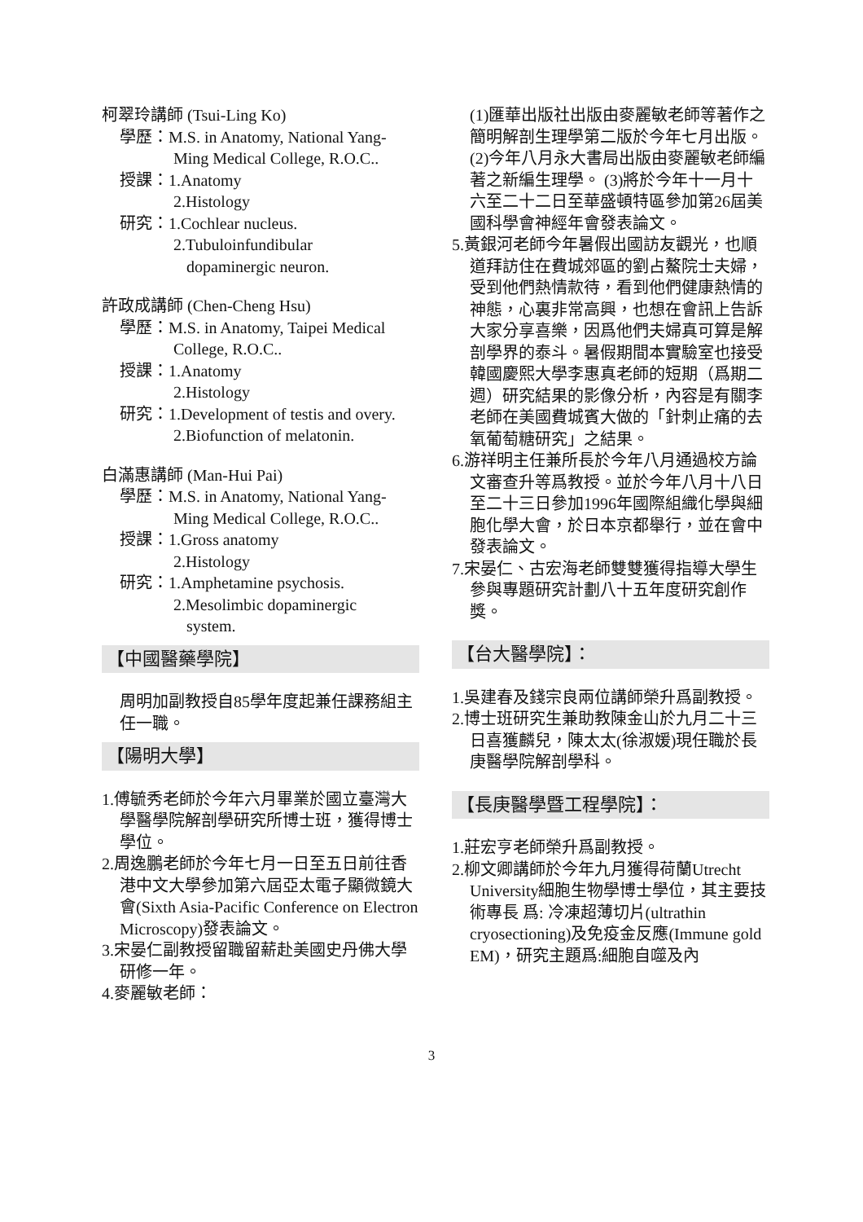柯翠玲講師 (Tsui-Ling Ko)
學歷：M.S. in Anatomy, National Yang-
Ming Medical College, R.O.C..
授課：1.Anatomy
2.Histology
研究：1.Cochlear nucleus.
2.Tubuloinfundibular
dopaminergic neuron.
許政成講師 (Chen-Cheng Hsu)
學歷：M.S. in Anatomy, Taipei Medical
College, R.O.C..
授課：1.Anatomy
2.Histology
研究：1.Development of testis and overy.
2.Biofunction of melatonin.
白滿惠講師 (Man-Hui Pai)
學歷：M.S. in Anatomy, National Yang-
Ming Medical College, R.O.C..
授課：1.Gross anatomy
2.Histology
研究：1.Amphetamine psychosis.
2.Mesolimbic dopaminergic
system.
【中國醫藥學院】
周明加副教授自85學年度起兼任課務組主任一職。
【陽明大學】
1.傅毓秀老師於今年六月畢業於國立臺灣大學醫學院解剖學研究所博士班，獲得博士學位。
2.周逸鵬老師於今年七月一日至五日前往香港中文大學參加第六屆亞太電子顯微鏡大會(Sixth Asia-Pacific Conference on Electron Microscopy)發表論文。
3.宋晏仁副教授留職留薪赴美國史丹佛大學研修一年。
4.麥麗敏老師：
(1)匯華出版社出版由麥麗敏老師等著作之簡明解剖生理學第二版於今年七月出版。 (2)今年八月永大書局出版由麥麗敏老師編著之新編生理學。 (3)將於今年十一月十六至二十二日至華盛頓特區參加第26屆美國科學會神經年會發表論文。
5.黃銀河老師今年暑假出國訪友觀光，也順道拜訪住在費城郊區的劉占鰲院士夫婦，受到他們熱情款待，看到他們健康熱情的神態，心裏非常高興，也想在會訊上告訴大家分享喜樂，因爲他們夫婦真可算是解剖學界的泰斗。暑假期間本實驗室也接受韓國慶熙大學李惠真老師的短期（爲期二週）研究結果的影像分析，內容是有關李老師在美國費城賓大做的「針刺止痛的去氧葡萄糖研究」之結果。
6.游祥明主任兼所長於今年八月通過校方論文審查升等爲教授。並於今年八月十八日至二十三日參加1996年國際組織化學與細胞化學大會，於日本京都舉行，並在會中發表論文。
7.宋晏仁、古宏海老師雙雙獲得指導大學生參與專題研究計劃八十五年度研究創作獎。
【台大醫學院】：
1.吳建春及錢宗良兩位講師榮升爲副教授。
2.博士班研究生兼助教陳金山於九月二十三日喜獲麟兒，陳太太(徐淑媛)現任職於長庚醫學院解剖學科。
【長庚醫學暨工程學院】：
1.莊宏亨老師榮升爲副教授。
2.柳文卿講師於今年九月獲得荷蘭Utrecht University細胞生物學博士學位，其主要技術專長 爲: 冷凍超薄切片(ultrathin cryosectioning)及免疫金反應(Immune gold EM)，研究主題爲:細胞自噬及內
3